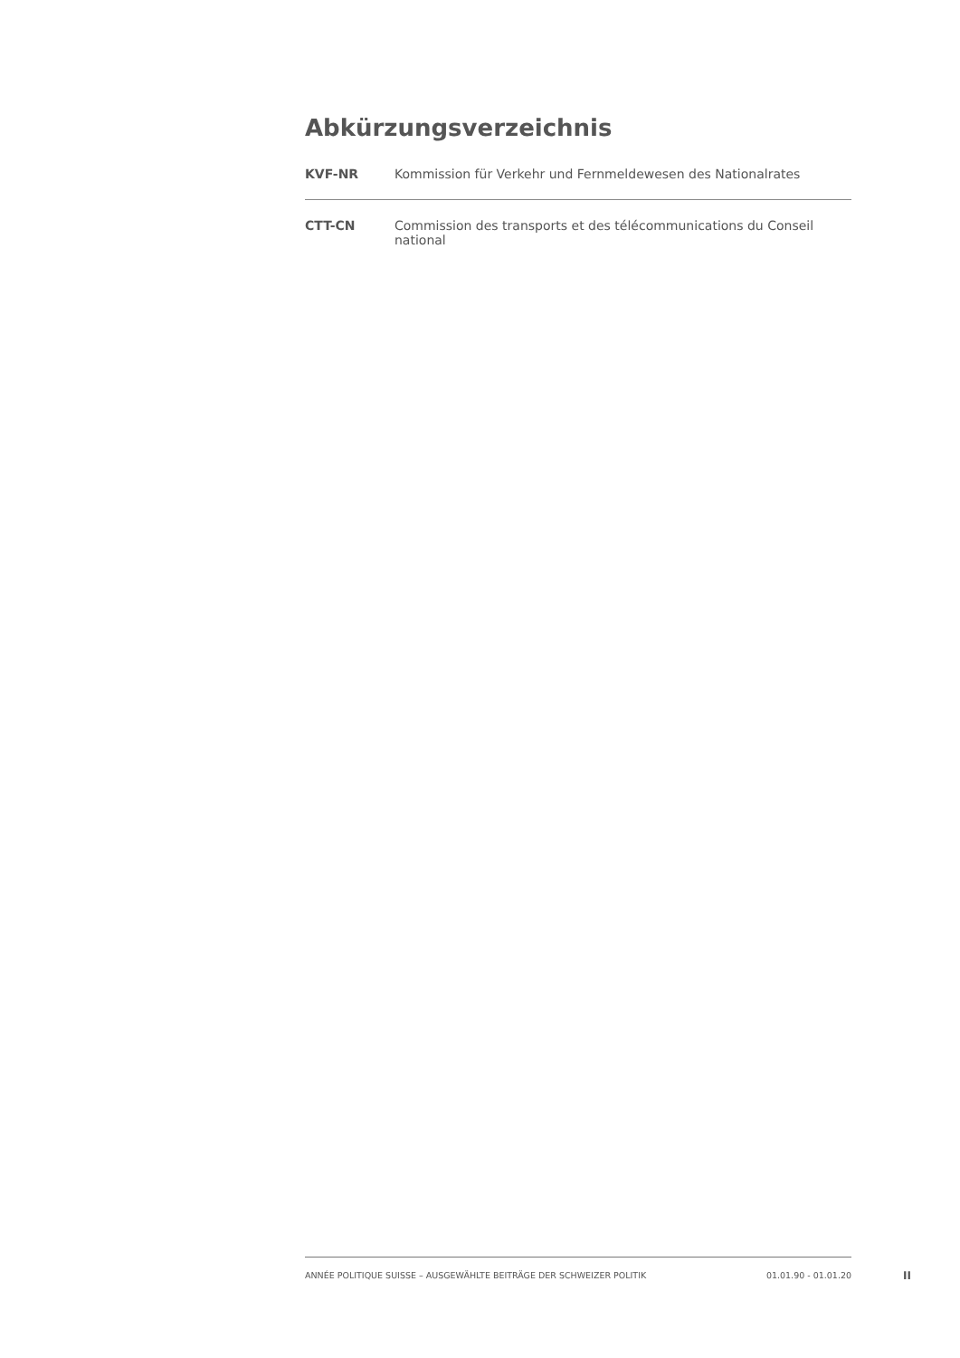Abkürzungsverzeichnis
KVF-NR Kommission für Verkehr und Fernmeldewesen des Nationalrates
CTT-CN Commission des transports et des télécommunications du Conseil national
ANNÉE POLITIQUE SUISSE – AUSGEWÄHLTE BEITRÄGE DER SCHWEIZER POLITIK 01.01.90 - 01.01.20
II